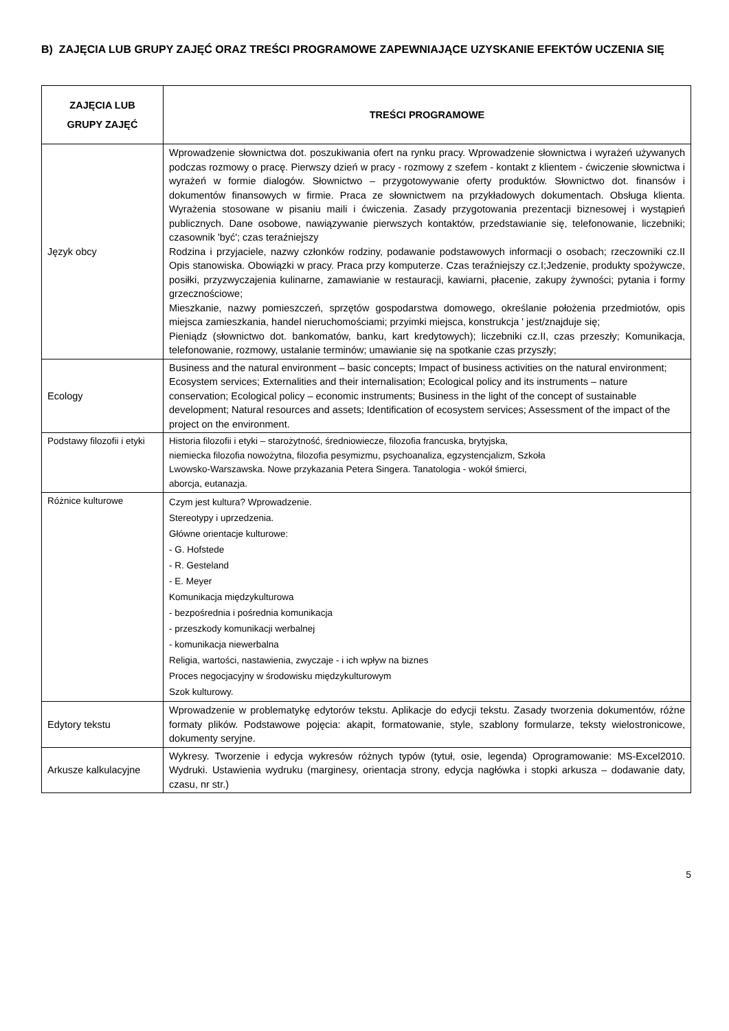B) ZAJĘCIA LUB GRUPY ZAJĘĆ ORAZ TREŚCI PROGRAMOWE ZAPEWNIAJĄCE UZYSKANIE EFEKTÓW UCZENIA SIĘ
| ZAJĘCIA LUB GRUPY ZAJĘĆ | TREŚCI PROGRAMOWE |
| --- | --- |
| Język obcy | Wprowadzenie słownictwa dot. poszukiwania ofert na rynku pracy. Wprowadzenie słownictwa i wyrażeń używanych podczas rozmowy o pracę. Pierwszy dzień w pracy - rozmowy z szefem - kontakt z klientem - ćwiczenie słownictwa i wyrażeń w formie dialogów. Słownictwo – przygotowywanie oferty produktów. Słownictwo dot. finansów i dokumentów finansowych w firmie. Praca ze słownictwem na przykładowych dokumentach. Obsługa klienta. Wyrażenia stosowane w pisaniu maili i ćwiczenia. Zasady przygotowania prezentacji biznesowej i wystąpień publicznych. Dane osobowe, nawiązywanie pierwszych kontaktów, przedstawianie się, telefonowanie, liczebniki; czasownik 'być'; czas teraźniejszy Rodzina i przyjaciele, nazwy członków rodziny, podawanie podstawowych informacji o osobach; rzeczowniki cz.II Opis stanowiska. Obowiązki w pracy. Praca przy komputerze. Czas teraźniejszy cz.I;Jedzenie, produkty spożywcze, posiłki, przyzwyczajenia kulinarne, zamawianie w restauracji, kawiarni, płacenie, zakupy żywności; pytania i formy grzecznościowe; Mieszkanie, nazwy pomieszczeń, sprzętów gospodarstwa domowego, określanie położenia przedmiotów, opis miejsca zamieszkania, handel nieruchomościami; przyimki miejsca, konstrukcja ' jest/znajduje się; Pieniądz (słownictwo dot. bankomatów, banku, kart kredytowych); liczebniki cz.II, czas przeszły; Komunikacja, telefonowanie, rozmowy, ustalanie terminów; umawianie się na spotkanie czas przyszły; |
| Ecology | Business and the natural environment – basic concepts; Impact of business activities on the natural environment; Ecosystem services; Externalities and their internalisation; Ecological policy and its instruments – nature conservation; Ecological policy – economic instruments; Business in the light of the concept of sustainable development; Natural resources and assets; Identification of ecosystem services; Assessment of the impact of the project on the environment. |
| Podstawy filozofii i etyki | Historia filozofii i etyki – starożytność, średniowiecze, filozofia francuska, brytyjska, niemiecka filozofia nowożytna, filozofia pesymizmu, psychoanaliza, egzystencjalizm, Szkoła Lwowsko-Warszawska. Nowe przykazania Petera Singera. Tanatologia - wokół śmierci, aborcja, eutanazja. |
| Różnice kulturowe | Czym jest kultura? Wprowadzenie. Stereotypy i uprzedzenia. Główne orientacje kulturowe: - G. Hofstede - R. Gesteland - E. Meyer Komunikacja międzykulturowa - bezpośrednia i pośrednia komunikacja - przeszkody komunikacji werbalnej - komunikacja niewerbalna Religia, wartości, nastawienia, zwyczaje - i ich wpływ na biznes Proces negocjacyjny w środowisku międzykulturowym Szok kulturowy. |
| Edytory tekstu | Wprowadzenie w problematykę edytorów tekstu. Aplikacje do edycji tekstu. Zasady tworzenia dokumentów, różne formaty plików. Podstawowe pojęcia: akapit, formatowanie, style, szablony formularze, teksty wielostronicowe, dokumenty seryjne. |
| Arkusze kalkulacyjne | Wykresy. Tworzenie i edycja wykresów różnych typów (tytuł, osie, legenda) Oprogramowanie: MS-Excel2010. Wydruki. Ustawienia wydruku (marginesy, orientacja strony, edycja nagłówka i stopki arkusza – dodawanie daty, czasu, nr str.) |
5